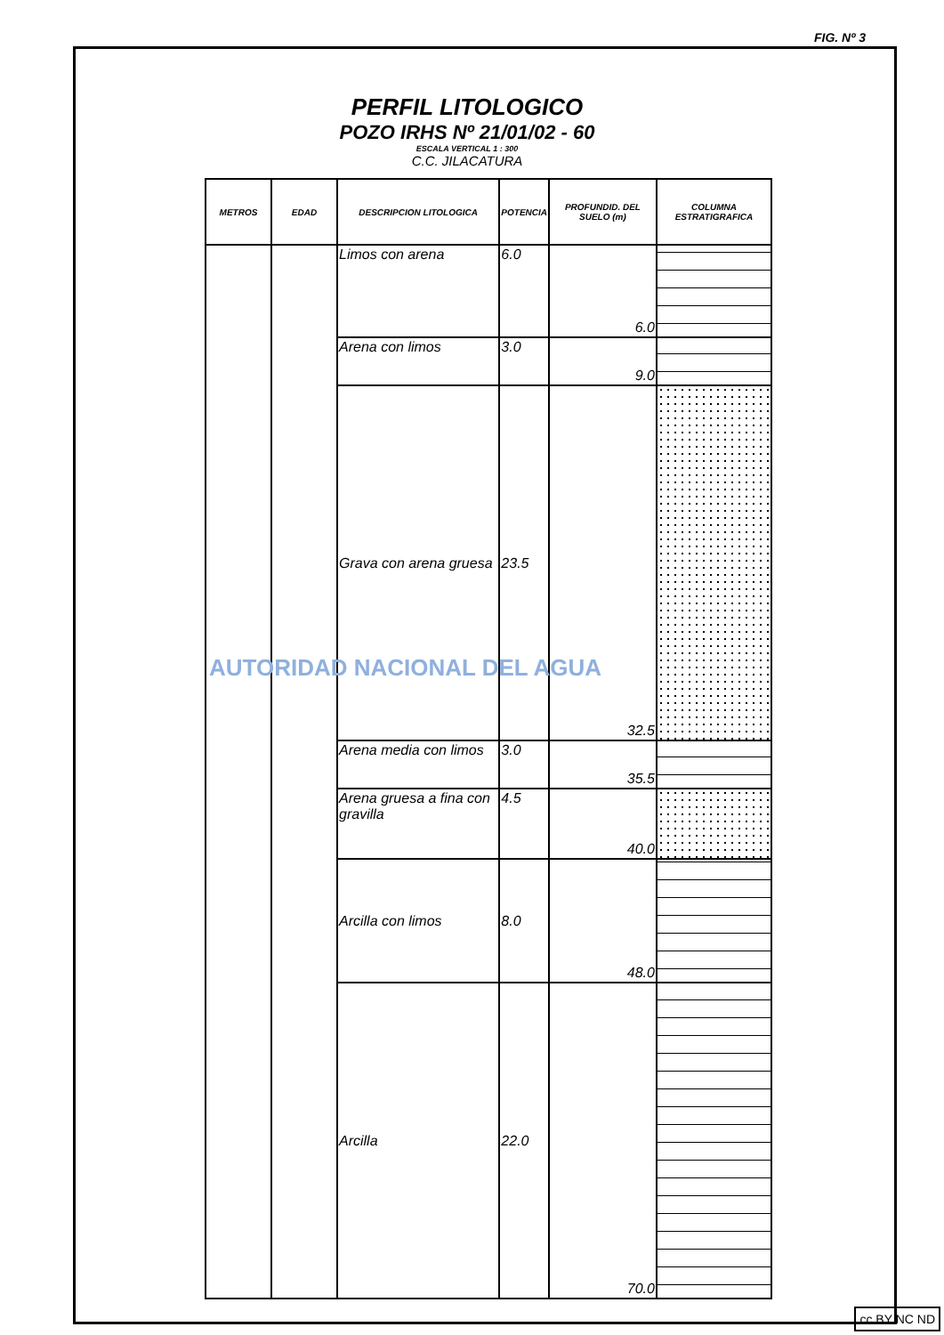FIG. Nº 3
PERFIL LITOLOGICO
POZO IRHS Nº 21/01/02 - 60
ESCALA VERTICAL 1 : 300
C.C. JILACATURA
| METROS | EDAD | DESCRIPCION LITOLOGICA | POTENCIA | PROFUNDID. DEL SUELO (m) | COLUMNA ESTRATIGRAFICA |
| --- | --- | --- | --- | --- | --- |
| | | Limos con arena | 6.0 | 6.0 | |
| | | Arena con limos | 3.0 | 9.0 | |
| | | Grava con arena gruesa | 23.5 | 32.5 | |
| | | Arena media con limos | 3.0 | 35.5 | |
| | | Arena gruesa a fina con gravilla | 4.5 | 40.0 | |
| | | Arcilla con limos | 8.0 | 48.0 | |
| | | Arcilla | 22.0 | 70.0 | |
AUTORIDAD NACIONAL DEL AGUA
cc BY NC ND